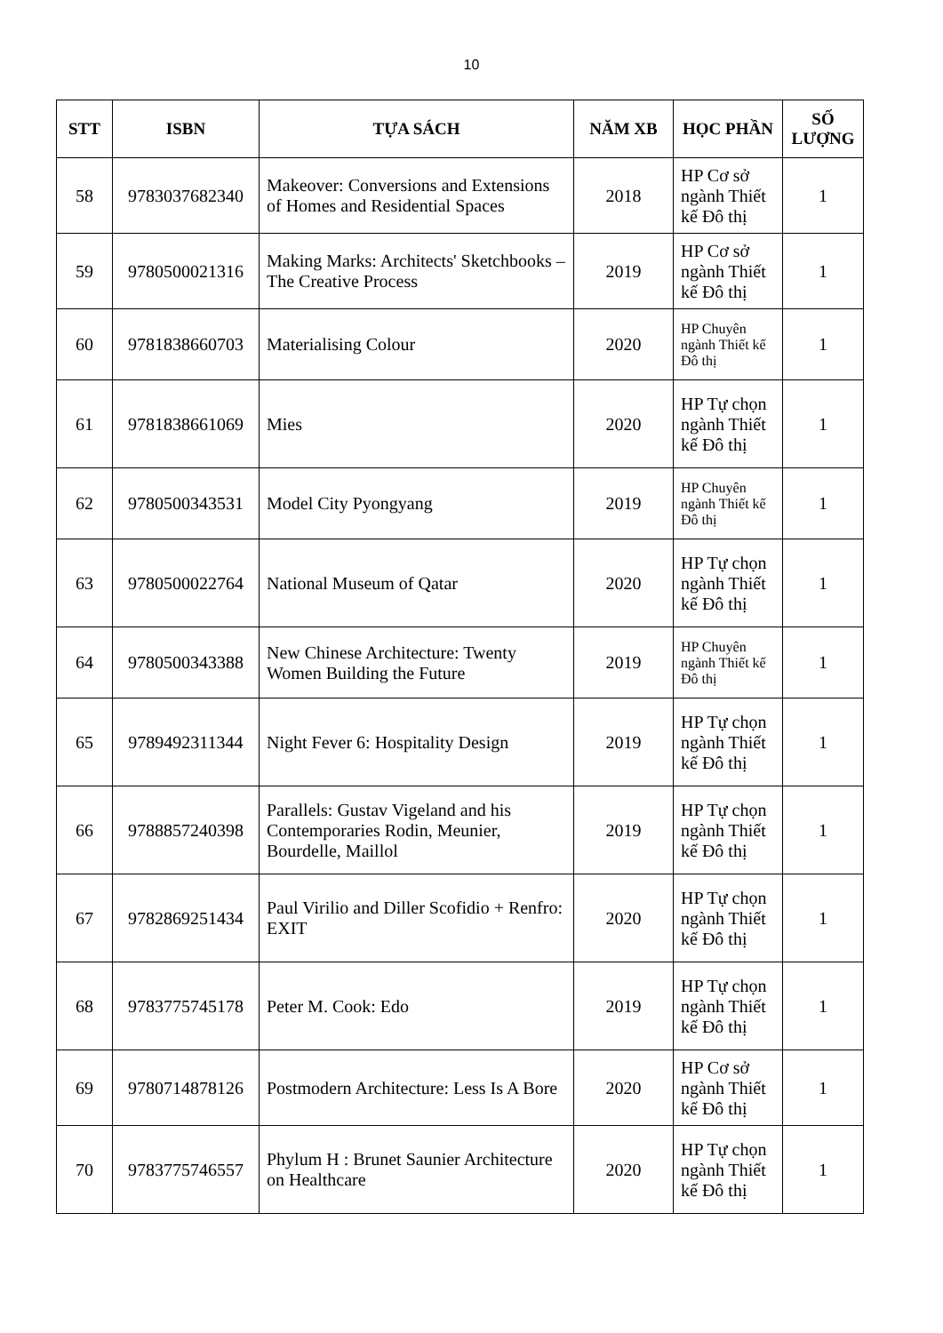10
| STT | ISBN | TỰA SÁCH | NĂM XB | HỌC PHẦN | SỐ LƯỢNG |
| --- | --- | --- | --- | --- | --- |
| 58 | 9783037682340 | Makeover: Conversions and Extensions of Homes and Residential Spaces | 2018 | HP Cơ sở ngành Thiết kế Đô thị | 1 |
| 59 | 9780500021316 | Making Marks: Architects' Sketchbooks – The Creative Process | 2019 | HP Cơ sở ngành Thiết kế Đô thị | 1 |
| 60 | 9781838660703 | Materialising Colour | 2020 | HP Chuyên ngành Thiết kế Đô thị | 1 |
| 61 | 9781838661069 | Mies | 2020 | HP Tự chọn ngành Thiết kế Đô thị | 1 |
| 62 | 9780500343531 | Model City Pyongyang | 2019 | HP Chuyên ngành Thiết kế Đô thị | 1 |
| 63 | 9780500022764 | National Museum of Qatar | 2020 | HP Tự chọn ngành Thiết kế Đô thị | 1 |
| 64 | 9780500343388 | New Chinese Architecture: Twenty Women Building the Future | 2019 | HP Chuyên ngành Thiết kế Đô thị | 1 |
| 65 | 9789492311344 | Night Fever 6: Hospitality Design | 2019 | HP Tự chọn ngành Thiết kế Đô thị | 1 |
| 66 | 9788857240398 | Parallels: Gustav Vigeland and his Contemporaries Rodin, Meunier, Bourdelle, Maillol | 2019 | HP Tự chọn ngành Thiết kế Đô thị | 1 |
| 67 | 9782869251434 | Paul Virilio and Diller Scofidio + Renfro: EXIT | 2020 | HP Tự chọn ngành Thiết kế Đô thị | 1 |
| 68 | 9783775745178 | Peter M. Cook: Edo | 2019 | HP Tự chọn ngành Thiết kế Đô thị | 1 |
| 69 | 9780714878126 | Postmodern Architecture: Less Is A Bore | 2020 | HP Cơ sở ngành Thiết kế Đô thị | 1 |
| 70 | 9783775746557 | Phylum H : Brunet Saunier Architecture on Healthcare | 2020 | HP Tự chọn ngành Thiết kế Đô thị | 1 |